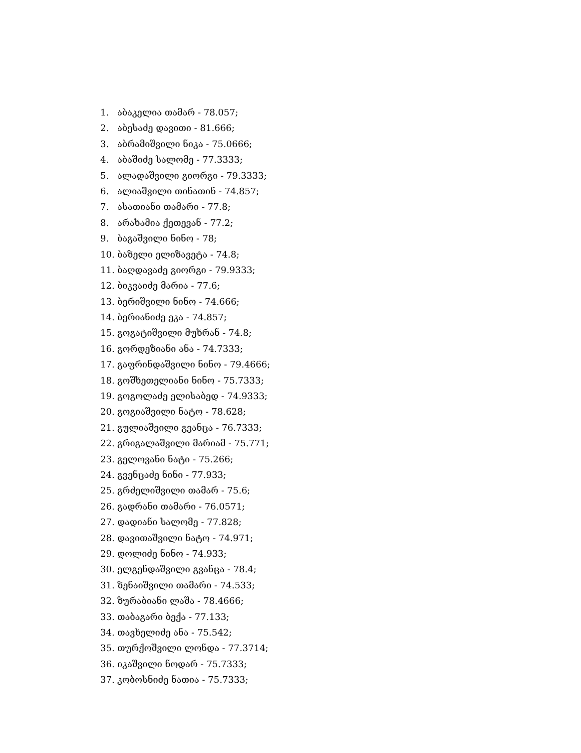1. აბაკელია თამარ - 78.057;
2. აბესაძე დავითი - 81.666;
3. აბრამიშვილი ნიკა - 75.0666;
4. აბაშიძე სალომე - 77.3333;
5. ალადაშვილი გიორგი - 79.3333;
6. ალიაშვილი თინათინ - 74.857;
7. ასათიანი თამარი - 77.8;
8. არახამია ქეთევან - 77.2;
9. ბაგაშვილი ნინო - 78;
10. ბაზელი ელიზავეტა - 74.8;
11. ბაღდავაძე გიორგი - 79.9333;
12. ბიკვაიძე მარია - 77.6;
13. ბერიშვილი ნინო - 74.666;
14. ბერიანიძე ეკა - 74.857;
15. გოგატიშვილი მუხრან - 74.8;
16. გორდეზიანი ანა - 74.7333;
17. გაფრინდაშვილი ნინო - 79.4666;
18. გოშხეთელიანი ნინო - 75.7333;
19. გოგოლაძე ელისაბედ - 74.9333;
20. გოგიაშვილი ნატო - 78.628;
21. გულიაშვილი გვანცა - 76.7333;
22. გრიგალაშვილი მარიამ - 75.771;
23. გელოვანი ნატი - 75.266;
24. გვენცაძე ნინი - 77.933;
25. გრძელიშვილი თამარ - 75.6;
26. გადრანი თამარი - 76.0571;
27. დადიანი სალომე - 77.828;
28. დავითაშვილი ნატო - 74.971;
29. დოლიძე ნინო - 74.933;
30. ელგენდაშვილი გვანცა - 78.4;
31. ზენაიშვილი თამარი - 74.533;
32. ზურაბიანი ლაშა - 78.4666;
33. თაბაგარი ბექა - 77.133;
34. თავხელიძე ანა - 75.542;
35. თურქოშვილი ლონდა - 77.3714;
36. იკაშვილი ნოდარ - 75.7333;
37. კობოსნიძე ნათია - 75.7333;